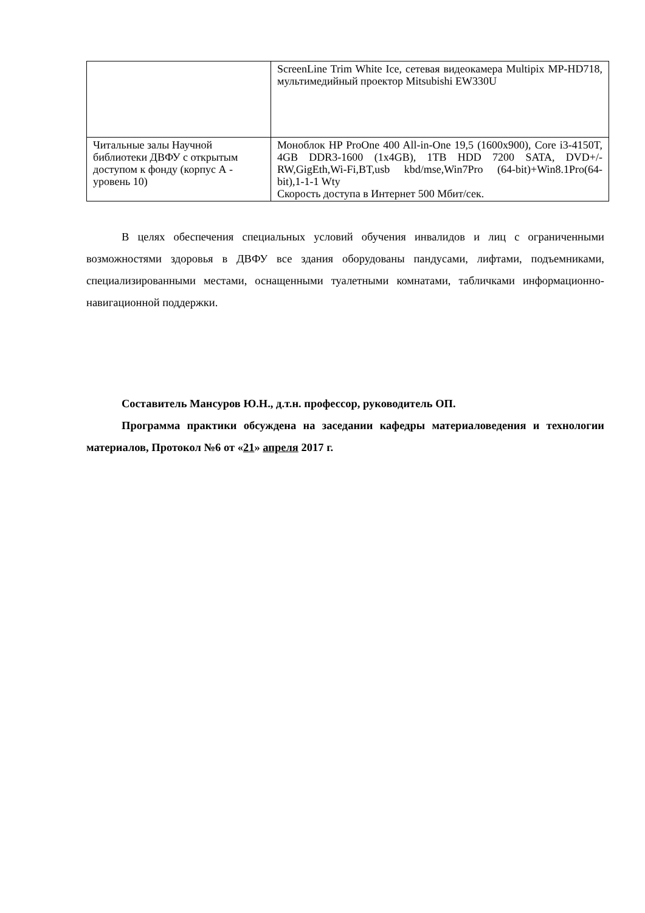| | ScreenLine Trim White Ice, сетевая видеокамера Multipix MP-HD718, мультимедийный проектор Mitsubishi EW330U |
| Читальные залы Научной библиотеки ДВФУ с открытым доступом к фонду (корпус А - уровень 10) | Моноблок HP ProOne 400 All-in-One 19,5 (1600x900), Core i3-4150T, 4GB DDR3-1600 (1x4GB), 1TB HDD 7200 SATA, DVD+/-RW,GigEth,Wi-Fi,BT,usb kbd/mse,Win7Pro (64-bit)+Win8.1Pro(64-bit),1-1-1 Wty Скорость доступа в Интернет 500 Мбит/сек. |
В целях обеспечения специальных условий обучения инвалидов и лиц с ограниченными возможностями здоровья в ДВФУ все здания оборудованы пандусами, лифтами, подъемниками, специализированными местами, оснащенными туалетными комнатами, табличками информационно-навигационной поддержки.
Составитель Мансуров Ю.Н., д.т.н. профессор, руководитель ОП.
Программа практики обсуждена на заседании кафедры материаловедения и технологии материалов, Протокол №6 от «21» апреля 2017 г.